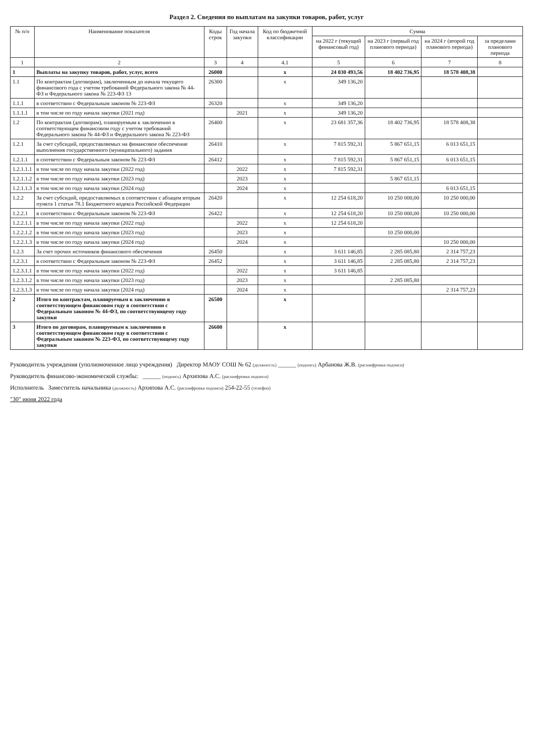Раздел 2. Сведения по выплатам на закупки товаров, работ, услуг
| № п/п | Наименование показателя | Коды строк | Год начала закупки | Код по бюджетной классификации | Сумма | | | |
| --- | --- | --- | --- | --- | --- | --- | --- | --- |
| | | | | | на 2022 г (текущий финансовый год) | на 2023 г (первый год планового периода) | на 2024 г (второй год планового периода) | за пределами планового периода |
| 1 | 2 | 3 | 4 | 4.1 | 5 | 6 | 7 | 8 |
| 1 | Выплаты на закупку товаров, работ, услуг, всего | 26000 | | x | 24 030 493,56 | 18 402 736,95 | 18 578 408,38 | |
| 1.1 | По контрактам (договорам), заключенным до начала текущего финансового года с учетом требований Федерального закона № 44-ФЗ и Федерального закона № 223-ФЗ 13 | 26300 | | x | 349 136,20 | | | |
| 1.1.1 | в соответствии с Федеральным законом № 223-ФЗ | 26320 | | x | 349 136,20 | | | |
| 1.1.1.1 | в том числе по году начала закупки (2021 год) | | 2021 | x | 349 136,20 | | | |
| 1.2 | По контрактам (договорам), планируемым к заключению в соответствующем финансовом году с учетом требований Федерального закона № 44-ФЗ и Федерального закона № 223-ФЗ | 26400 | | x | 23 681 357,36 | 18 402 736,95 | 18 578 408,38 | |
| 1.2.1 | За счет субсидий, предоставляемых на финансовое обеспечение выполнения государственного (муниципального) задания | 26410 | | x | 7 815 592,31 | 5 867 651,15 | 6 013 651,15 | |
| 1.2.1.1 | в соответствии с Федеральным законом № 223-ФЗ | 26412 | | x | 7 815 592,31 | 5 867 651,15 | 6 013 651,15 | |
| 1.2.1.1.1 | в том числе по году начала закупки (2022 год) | | 2022 | x | 7 815 592,31 | | | |
| 1.2.1.1.2 | в том числе по году начала закупки (2023 год) | | 2023 | x | | 5 867 651,15 | | |
| 1.2.1.1.3 | в том числе по году начала закупки (2024 год) | | 2024 | x | | | 6 013 651,15 | |
| 1.2.2 | За счет субсидий, предоставляемых в соответствии с абзацем вторым пункта 1 статьи 78.1 Бюджетного кодекса Российской Федерации | 26420 | | x | 12 254 618,20 | 10 250 000,00 | 10 250 000,00 | |
| 1.2.2.1 | в соответствии с Федеральным законом № 223-ФЗ | 26422 | | x | 12 254 618,20 | 10 250 000,00 | 10 250 000,00 | |
| 1.2.2.1.1 | в том числе по году начала закупки (2022 год) | | 2022 | x | 12 254 618,20 | | | |
| 1.2.2.1.2 | в том числе по году начала закупки (2023 год) | | 2023 | x | | 10 250 000,00 | | |
| 1.2.2.1.3 | в том числе по году начала закупки (2024 год) | | 2024 | x | | | 10 250 000,00 | |
| 1.2.3 | За счет прочих источников финансового обеспечения | 26450 | | x | 3 611 146,85 | 2 285 085,80 | 2 314 757,23 | |
| 1.2.3.1 | в соответствии с Федеральным законом № 223-ФЗ | 26452 | | x | 3 611 146,85 | 2 285 085,80 | 2 314 757,23 | |
| 1.2.3.1.1 | в том числе по году начала закупки (2022 год) | | 2022 | x | 3 611 146,85 | | | |
| 1.2.3.1.2 | в том числе по году начала закупки (2023 год) | | 2023 | x | | 2 285 085,80 | | |
| 1.2.3.1.3 | в том числе по году начала закупки (2024 год) | | 2024 | x | | | 2 314 757,23 | |
| 2 | Итого по контрактам, планируемым к заключению в соответствующем финансовом году в соответствии с Федеральным законом № 44-ФЗ, по соответствующему году закупки | 26500 | | x | | | | |
| 3 | Итого по договорам, планируемым к заключению в соответствующем финансовом году в соответствии с Федеральным законом № 223-ФЗ, по соответствующему году закупки | 26600 | | x | | | | |
Руководитель учреждения (уполномоченное лицо учреждения) Директор МАОУ СОШ № 62 (должность) ______ (подпись) Арбанова Ж.В. (расшифровка подписи)
Руководитель финансово-экономической службы: ______ (подпись) Архипова А.С. (расшифровка подписи)
Исполнитель Заместитель начальника (должность) Архипова А.С. (расшифровка подписи) 254-22-55 (телефон)
"30" июня 2022 года